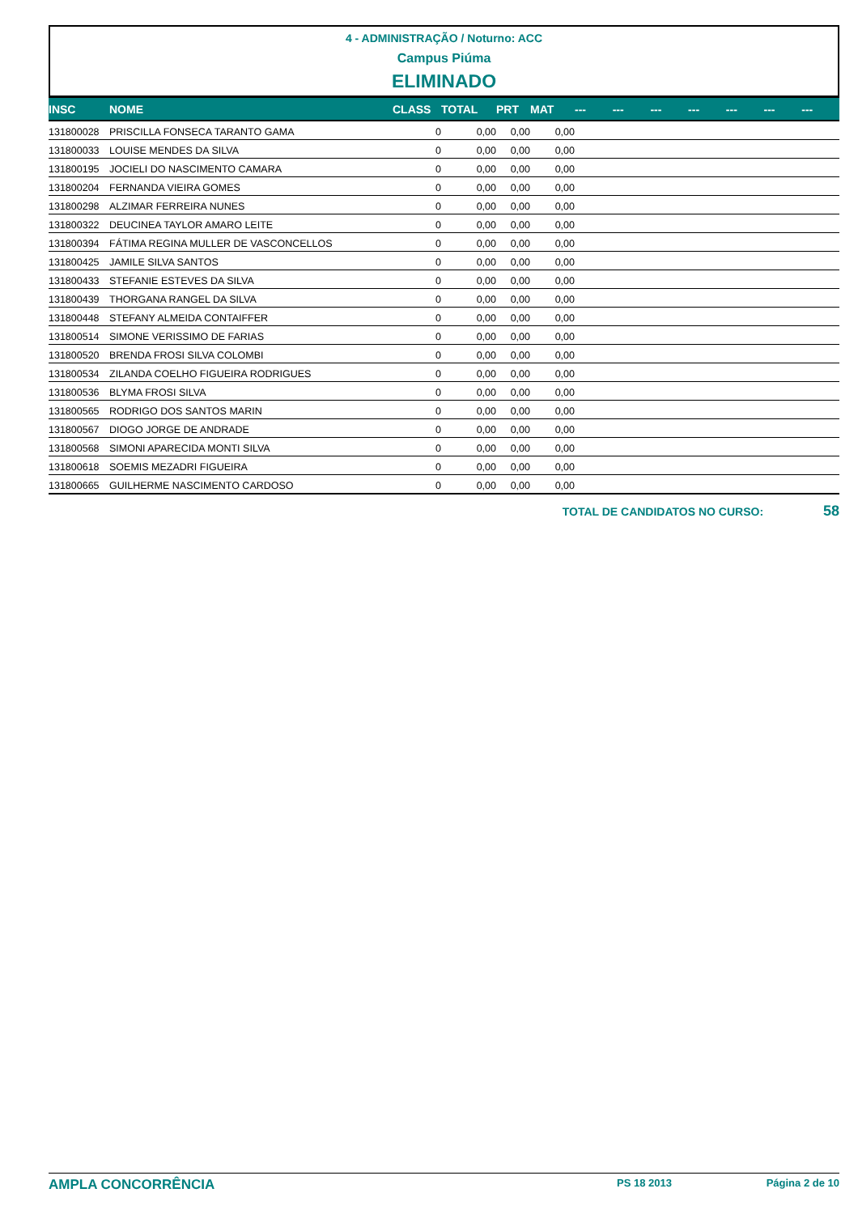4 - ADMINISTRAÇÃO / Noturno: ACC
Campus Piúma
ELIMINADO
| INSC | NOME | CLASS | TOTAL | PRT | MAT | --- | --- | --- | --- | --- | --- | --- |
| --- | --- | --- | --- | --- | --- | --- | --- | --- | --- | --- | --- | --- |
| 131800028 | PRISCILLA FONSECA TARANTO GAMA | 0 | 0,00 | 0,00 | 0,00 | | | | | | | |
| 131800033 | LOUISE MENDES DA SILVA | 0 | 0,00 | 0,00 | 0,00 | | | | | | | |
| 131800195 | JOCIELI DO NASCIMENTO CAMARA | 0 | 0,00 | 0,00 | 0,00 | | | | | | | |
| 131800204 | FERNANDA VIEIRA GOMES | 0 | 0,00 | 0,00 | 0,00 | | | | | | | |
| 131800298 | ALZIMAR FERREIRA NUNES | 0 | 0,00 | 0,00 | 0,00 | | | | | | | |
| 131800322 | DEUCINEA TAYLOR AMARO LEITE | 0 | 0,00 | 0,00 | 0,00 | | | | | | | |
| 131800394 | FÁTIMA REGINA MULLER DE VASCONCELLOS | 0 | 0,00 | 0,00 | 0,00 | | | | | | | |
| 131800425 | JAMILE SILVA SANTOS | 0 | 0,00 | 0,00 | 0,00 | | | | | | | |
| 131800433 | STEFANIE ESTEVES DA SILVA | 0 | 0,00 | 0,00 | 0,00 | | | | | | | |
| 131800439 | THORGANA RANGEL DA SILVA | 0 | 0,00 | 0,00 | 0,00 | | | | | | | |
| 131800448 | STEFANY ALMEIDA CONTAIFFER | 0 | 0,00 | 0,00 | 0,00 | | | | | | | |
| 131800514 | SIMONE VERISSIMO DE FARIAS | 0 | 0,00 | 0,00 | 0,00 | | | | | | | |
| 131800520 | BRENDA FROSI SILVA COLOMBI | 0 | 0,00 | 0,00 | 0,00 | | | | | | | |
| 131800534 | ZILANDA COELHO FIGUEIRA RODRIGUES | 0 | 0,00 | 0,00 | 0,00 | | | | | | | |
| 131800536 | BLYMA FROSI SILVA | 0 | 0,00 | 0,00 | 0,00 | | | | | | | |
| 131800565 | RODRIGO DOS SANTOS MARIN | 0 | 0,00 | 0,00 | 0,00 | | | | | | | |
| 131800567 | DIOGO JORGE DE ANDRADE | 0 | 0,00 | 0,00 | 0,00 | | | | | | | |
| 131800568 | SIMONI APARECIDA MONTI SILVA | 0 | 0,00 | 0,00 | 0,00 | | | | | | | |
| 131800618 | SOEMIS MEZADRI FIGUEIRA | 0 | 0,00 | 0,00 | 0,00 | | | | | | | |
| 131800665 | GUILHERME NASCIMENTO CARDOSO | 0 | 0,00 | 0,00 | 0,00 | | | | | | | |
TOTAL DE CANDIDATOS NO CURSO: 58
AMPLA CONCORRÊNCIA PS 18 2013 Página 2 de 10